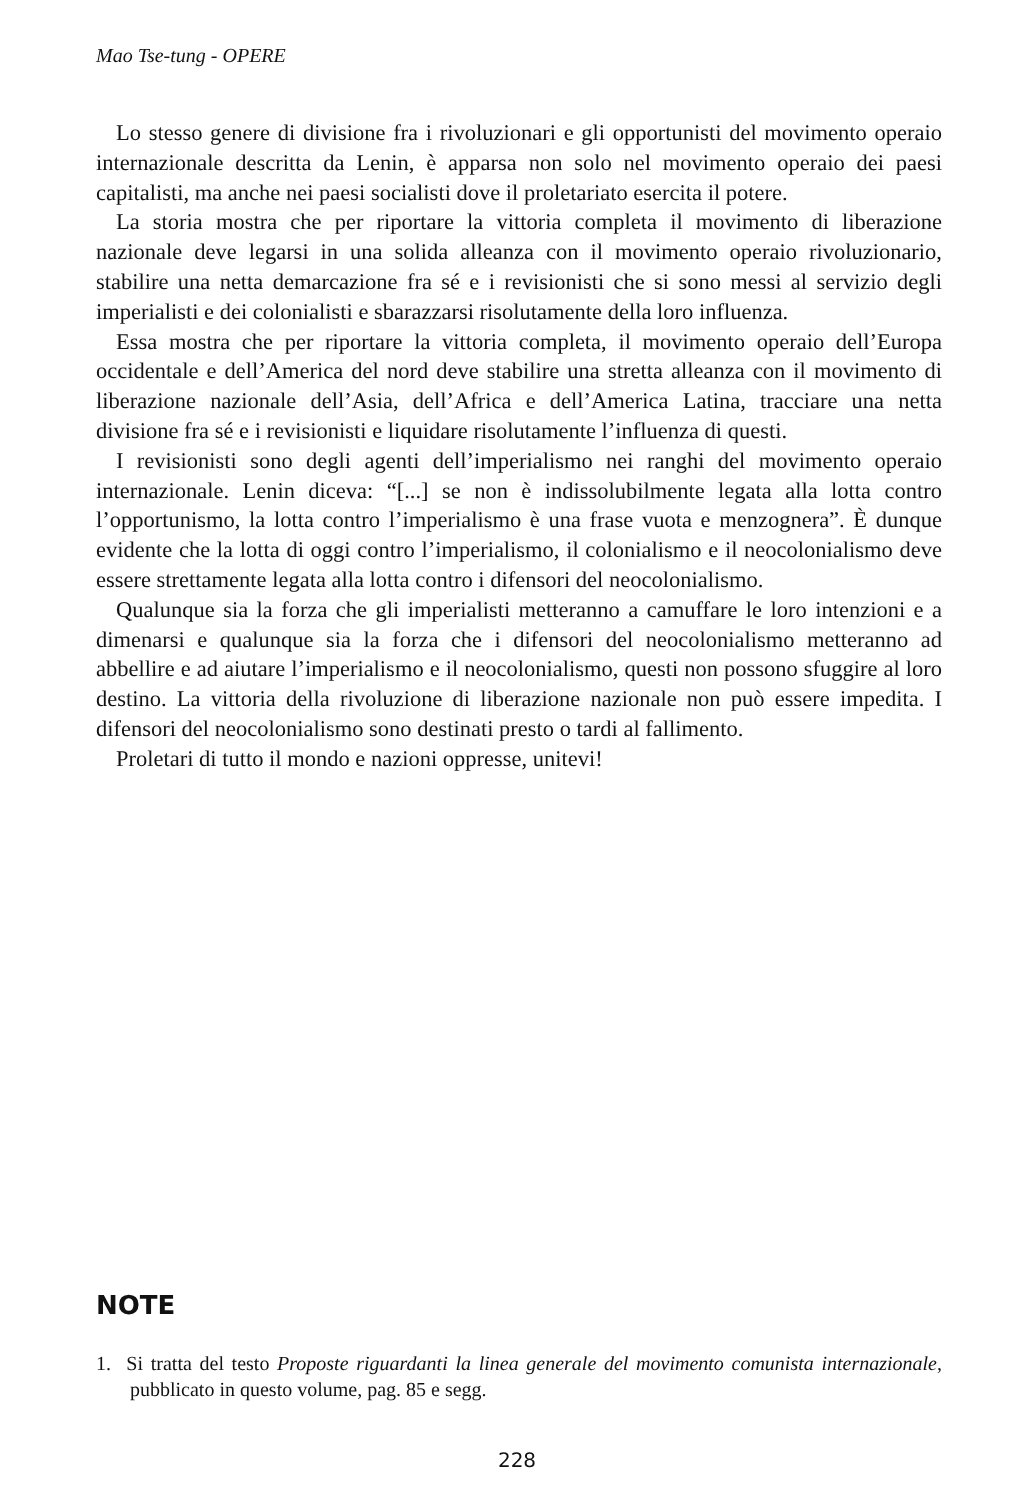Mao Tse-tung - OPERE
Lo stesso genere di divisione fra i rivoluzionari e gli opportunisti del movimento operaio internazionale descritta da Lenin, è apparsa non solo nel movimento operaio dei paesi capitalisti, ma anche nei paesi socialisti dove il proletariato esercita il potere.
La storia mostra che per riportare la vittoria completa il movimento di liberazione nazionale deve legarsi in una solida alleanza con il movimento operaio rivoluzionario, stabilire una netta demarcazione fra sé e i revisionisti che si sono messi al servizio degli imperialisti e dei colonialisti e sbarazzarsi risolutamente della loro influenza.
Essa mostra che per riportare la vittoria completa, il movimento operaio dell’Europa occidentale e dell’America del nord deve stabilire una stretta alleanza con il movimento di liberazione nazionale dell’Asia, dell’Africa e dell’America Latina, tracciare una netta divisione fra sé e i revisionisti e liquidare risolutamente l’influenza di questi.
I revisionisti sono degli agenti dell’imperialismo nei ranghi del movimento operaio internazionale. Lenin diceva: “[...] se non è indissolubilmente legata alla lotta contro l’opportunismo, la lotta contro l’imperialismo è una frase vuota e menzognera”. È dunque evidente che la lotta di oggi contro l’imperialismo, il colonialismo e il neocolonialismo deve essere strettamente legata alla lotta contro i difensori del neocolonialismo.
Qualunque sia la forza che gli imperialisti metteranno a camuffare le loro intenzioni e a dimenarsi e qualunque sia la forza che i difensori del neocolonialismo metteranno ad abbellire e ad aiutare l’imperialismo e il neocolonialismo, questi non possono sfuggire al loro destino. La vittoria della rivoluzione di liberazione nazionale non può essere impedita. I difensori del neocolonialismo sono destinati presto o tardi al fallimento.
Proletari di tutto il mondo e nazioni oppresse, unitevi!
NOTE
1. Si tratta del testo Proposte riguardanti la linea generale del movimento comunista internazionale, pubblicato in questo volume, pag. 85 e segg.
228